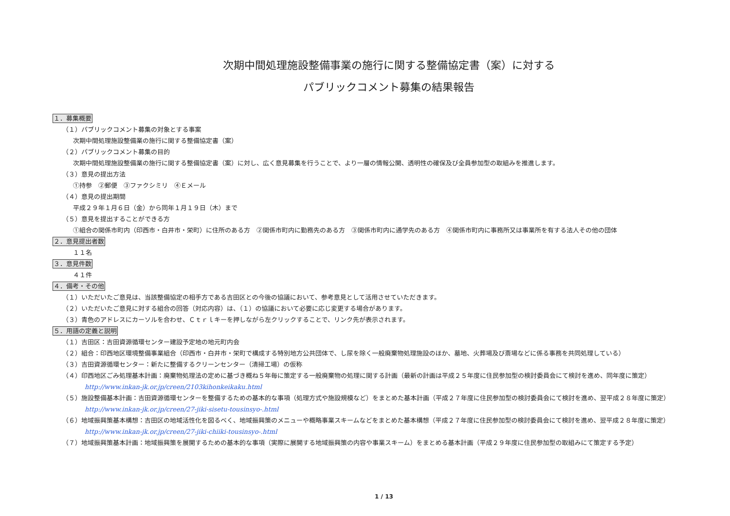次期中間処理施設整備事業の施行に関する整備協定書（案）に対する
パブリックコメント募集の結果報告
１．募集概要
（１）パブリックコメント募集の対象とする事案
次期中間処理施設整備業の施行に関する整備協定書（案）
（２）パブリックコメント募集の目的
次期中間処理施設整備業の施行に関する整備協定書（案）に対し、広く意見募集を行うことで、より一層の情報公開、透明性の確保及び全員参加型の取組みを推進します。
（３）意見の提出方法
①持参　②郵便　③ファクシミリ　④Ｅメール
（４）意見の提出期間
平成２９年１月６日（金）から同年１月１９日（木）まで
（５）意見を提出することができる方
①組合の関係市町内（印西市・白井市・栄町）に住所のある方　②関係市町内に勤務先のある方　③関係市町内に通学先のある方　④関係市町内に事務所又は事業所を有する法人その他の団体
２．意見提出者数
１１名
３．意見件数
４１件
４．備考・その他
（１）いただいたご意見は、当該整備協定の相手方である吉田区との今後の協議において、参考意見として活用させていただきます。
（２）いただいたご意見に対する組合の回答（対応内容）は、（１）の協議において必要に応じ変更する場合があります。
（３）青色のアドレスにカーソルを合わせ、Ｃｔｒｌキーを押しながら左クリックすることで、リンク先が表示されます。
５．用語の定義と説明
（１）吉田区：吉田資源循環センター建設予定地の地元町内会
（２）組合：印西地区環境整備事業組合（印西市・白井市・栄町で構成する特別地方公共団体で、し尿を除く一般廃棄物処理施設のほか、墓地、火葬場及び斎場などに係る事務を共同処理している）
（３）吉田資源循環センター：新たに整備するクリーンセンター（清掃工場）の仮称
（４）印西地区ごみ処理基本計画：廃棄物処理法の定めに基づき概ね５年毎に策定する一般廃棄物の処理に関する計画（最新の計画は平成２５年度に住民参加型の検討委員会にて検討を進め、同年度に策定）
http://www.inkan-jk.or.jp/creen/2103kihonkeikaku.html
（５）施設整備基本計画：吉田資源循環センターを整備するための基本的な事項（処理方式や施設規模など）をまとめた基本計画（平成２７年度に住民参加型の検討委員会にて検討を進め、翌平成２８年度に策定）
http://www.inkan-jk.or.jp/creen/27-jiki-sisetu-tousinsyo-.html
（６）地域振興策基本構想：吉田区の地域活性化を図るべく、地域振興策のメニューや概略事業スキームなどをまとめた基本構想（平成２７年度に住民参加型の検討委員会にて検討を進め、翌平成２８年度に策定）
http://www.inkan-jk.or.jp/creen/27-jiki-chiiki-tousinsyo-.html
（７）地域振興策基本計画：地域振興策を展開するための基本的な事項（実際に展開する地域振興策の内容や事業スキーム）をまとめる基本計画（平成２９年度に住民参加型の取組みにて策定する予定）
1 / 13